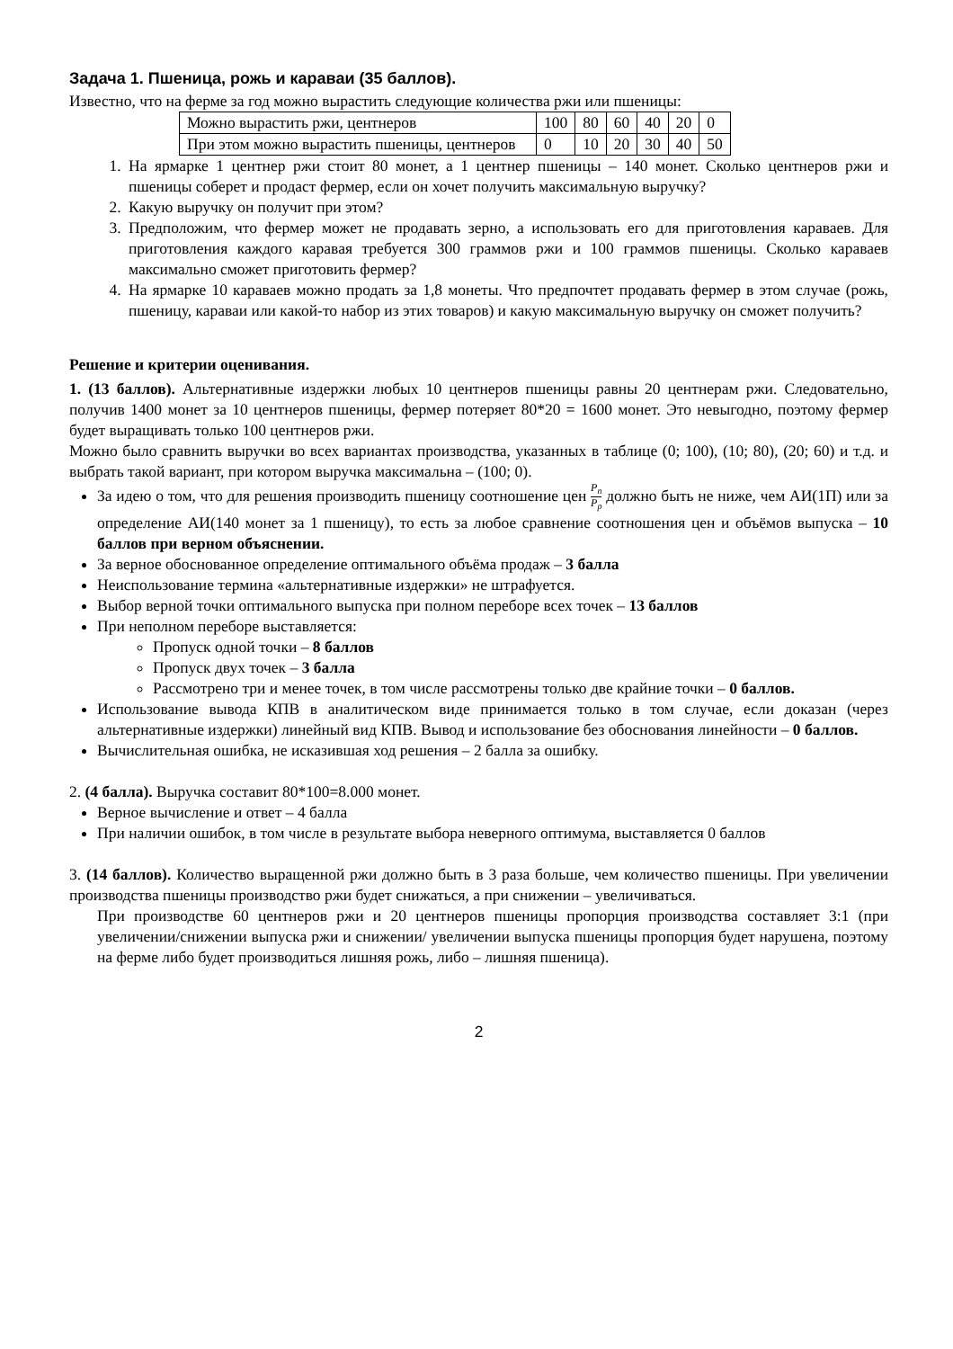Задача 1. Пшеница, рожь и караваи (35 баллов).
Известно, что на ферме за год можно вырастить следующие количества ржи или пшеницы:
| Можно вырастить ржи, центнеров | 100 | 80 | 60 | 40 | 20 | 0 |
| При этом можно вырастить пшеницы, центнеров | 0 | 10 | 20 | 30 | 40 | 50 |
1. На ярмарке 1 центнер ржи стоит 80 монет, а 1 центнер пшеницы – 140 монет. Сколько центнеров ржи и пшеницы соберет и продаст фермер, если он хочет получить максимальную выручку?
2. Какую выручку он получит при этом?
3. Предположим, что фермер может не продавать зерно, а использовать его для приготовления караваев. Для приготовления каждого каравая требуется 300 граммов ржи и 100 граммов пшеницы. Сколько караваев максимально сможет приготовить фермер?
4. На ярмарке 10 караваев можно продать за 1,8 монеты. Что предпочтет продавать фермер в этом случае (рожь, пшеницу, караваи или какой-то набор из этих товаров) и какую максимальную выручку он сможет получить?
Решение и критерии оценивания.
1. (13 баллов). Альтернативные издержки любых 10 центнеров пшеницы равны 20 центнерам ржи. Следовательно, получив 1400 монет за 10 центнеров пшеницы, фермер потеряет 80*20 = 1600 монет. Это невыгодно, поэтому фермер будет выращивать только 100 центнеров ржи.
Можно было сравнить выручки во всех вариантах производства, указанных в таблице (0; 100), (10; 80), (20; 60) и т.д. и выбрать такой вариант, при котором выручка максимальна – (100; 0).
За идею о том, что для решения производить пшеницу соотношение цен P<sub>п</sub> P<sub>р</sub> должно быть не ниже, чем АИ(1П) или за определение АИ(140 монет за 1 пшеницу), то есть за любое сравнение соотношения цен и объёмов выпуска – 10 баллов при верном объяснении.
За верное обоснованное определение оптимального объёма продаж – 3 балла
Неиспользование термина «альтернативные издержки» не штрафуется.
Выбор верной точки оптимального выпуска при полном переборе всех точек – 13 баллов
При неполном переборе выставляется:
Пропуск одной точки – 8 баллов
Пропуск двух точек – 3 балла
Рассмотрено три и менее точек, в том числе рассмотрены только две крайние точки – 0 баллов.
Использование вывода КПВ в аналитическом виде принимается только в том случае, если доказан (через альтернативные издержки) линейный вид КПВ. Вывод и использование без обоснования линейности – 0 баллов.
Вычислительная ошибка, не исказившая ход решения – 2 балла за ошибку.
2. (4 балла). Выручка составит 80*100=8.000 монет.
Верное вычисление и ответ – 4 балла
При наличии ошибок, в том числе в результате выбора неверного оптимума, выставляется 0 баллов
3. (14 баллов). Количество выращенной ржи должно быть в 3 раза больше, чем количество пшеницы. При увеличении производства пшеницы производство ржи будет снижаться, а при снижении – увеличиваться.
При производстве 60 центнеров ржи и 20 центнеров пшеницы пропорция производства составляет 3:1 (при увеличении/снижении выпуска ржи и снижении/ увеличении выпуска пшеницы пропорция будет нарушена, поэтому на ферме либо будет производиться лишняя рожь, либо – лишняя пшеница).
2